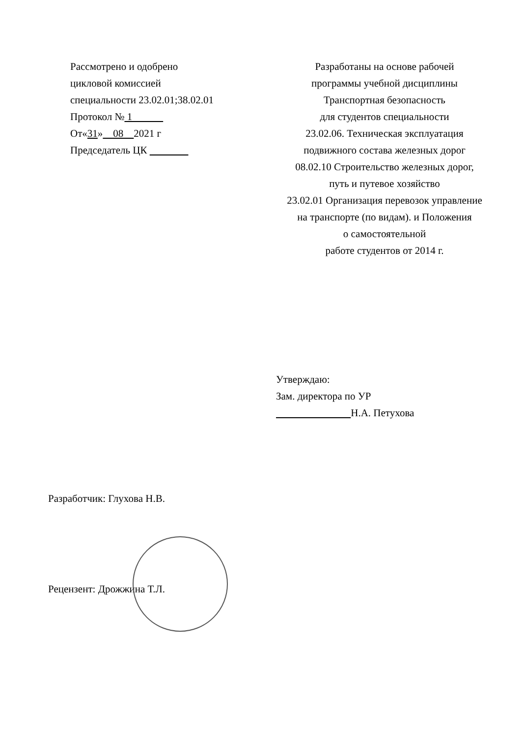Рассмотрено и одобрено
цикловой комиссией
специальности 23.02.01;38.02.01
Протокол № 1
От«31» 08 2021 г
Председатель ЦК
Разработаны на основе рабочей
программы учебной дисциплины
Транспортная безопасность
для студентов специальности
23.02.06. Техническая эксплуатация
подвижного состава железных дорог
08.02.10 Строительство железных дорог,
путь и путевое хозяйство
23.02.01 Организация перевозок управление
на транспорте (по видам). и Положения
о самостоятельной
работе студентов от 2014 г.
Утверждаю:
Зам. директора по УР
Н.А. Петухова
Разработчик: Глухова Н.В.
Рецензент: Дрожжина Т.Л.